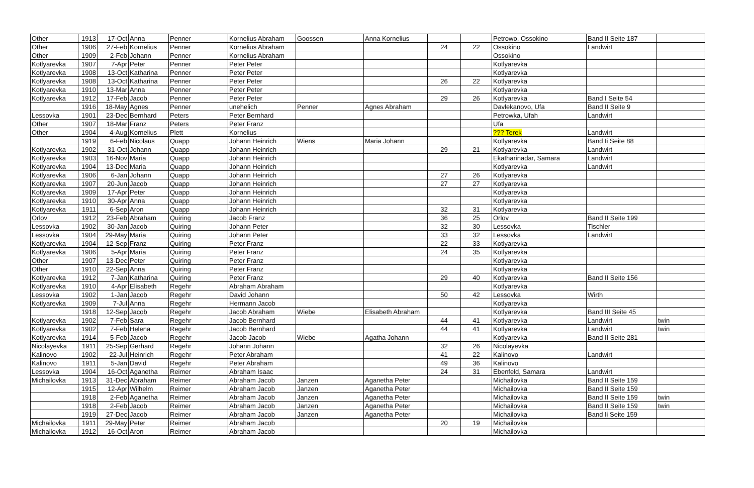| Other | 1913 | 17-Oct | Anna | Penner | Kornelius Abraham | Goossen | Anna Kornelius | | | Petrowo, Ossokino | Band II Seite 187 | |
| Other | 1906 | 27-Feb | Kornelius | Penner | Kornelius Abraham | | | 24 | 22 | Ossokino | Landwirt | |
| Other | 1909 | 2-Feb | Johann | Penner | Kornelius Abraham | | | | | Ossokino | | |
| Kotlyarevka | 1907 | 7-Apr | Peter | Penner | Peter Peter | | | | | Kotlyarevka | | |
| Kotlyarevka | 1908 | 13-Oct | Katharina | Penner | Peter Peter | | | | | Kotlyarevka | | |
| Kotlyarevka | 1908 | 13-Oct | Katharina | Penner | Peter Peter | | | 26 | 22 | Kotlyarevka | | |
| Kotlyarevka | 1910 | 13-Mar | Anna | Penner | Peter Peter | | | | | Kotlyarevka | | |
| Kotlyarevka | 1912 | 17-Feb | Jacob | Penner | Peter Peter | | | 29 | 26 | Kotlyarevka | Band I Seite 54 | |
| | 1916 | 18-May | Agnes | Penner | unehelich | Penner | Agnes Abraham | | | Davlekanovo, Ufa | Band II Seite 9 | |
| Lessovka | 1901 | 23-Dec | Bernhard | Peters | Peter Bernhard | | | | | Petrowka, Ufah | Landwirt | |
| Other | 1907 | 18-Mar | Franz | Peters | Peter Franz | | | | | Ufa | | |
| Other | 1904 | 4-Aug | Kornelius | Plett | Kornelius | | | | | ??? Terek | Landwirt | |
| | 1919 | 6-Feb | Nicolaus | Quapp | Johann Heinrich | Wiens | Maria Johann | | | Kotlyarevka | Band Ii Seite 88 | |
| Kotlyarevka | 1902 | 31-Oct | Johann | Quapp | Johann Heinrich | | | 29 | 21 | Kotlyarevka | Landwirt | |
| Kotlyarevka | 1903 | 16-Nov | Maria | Quapp | Johann Heinrich | | | | | Ekatharinadar, Samara | Landwirt | |
| Kotlyarevka | 1904 | 13-Dec | Maria | Quapp | Johann Heinrich | | | | | Kotlyarevka | Landwirt | |
| Kotlyarevka | 1906 | 6-Jan | Johann | Quapp | Johann Heinrich | | | 27 | 26 | Kotlyarevka | | |
| Kotlyarevka | 1907 | 20-Jun | Jacob | Quapp | Johann Heinrich | | | 27 | 27 | Kotlyarevka | | |
| Kotlyarevka | 1909 | 17-Apr | Peter | Quapp | Johann Heinrich | | | | | Kotlyarevka | | |
| Kotlyarevka | 1910 | 30-Apr | Anna | Quapp | Johann Heinrich | | | | | Kotlyarevka | | |
| Kotlyarevka | 1911 | 6-Sep | Aron | Quapp | Johann Heinrich | | | 32 | 31 | Kotlyarevka | | |
| Orlov | 1912 | 23-Feb | Abraham | Quiring | Jacob Franz | | | 36 | 25 | Orlov | Band II Seite 199 | |
| Lessovka | 1902 | 30-Jan | Jacob | Quiring | Johann Peter | | | 32 | 30 | Lessovka | Tischler | |
| Lessovka | 1904 | 29-May | Maria | Quiring | Johann Peter | | | 33 | 32 | Lessovka | Landwirt | |
| Kotlyarevka | 1904 | 12-Sep | Franz | Quiring | Peter Franz | | | 22 | 33 | Kotlyarevka | | |
| Kotlyarevka | 1906 | 5-Apr | Maria | Quiring | Peter Franz | | | 24 | 35 | Kotlyarevka | | |
| Other | 1907 | 13-Dec | Peter | Quiring | Peter Franz | | | | | Kotlyarevka | | |
| Other | 1910 | 22-Sep | Anna | Quiring | Peter Franz | | | | | Kotlyarevka | | |
| Kotlyarevka | 1912 | 7-Jan | Katharina | Quiring | Peter Franz | | | 29 | 40 | Kotlyarevka | Band II Seite 156 | |
| Kotlyarevka | 1910 | 4-Apr | Elisabeth | Regehr | Abraham Abraham | | | | | Kotlyarevka | | |
| Lessovka | 1902 | 1-Jan | Jacob | Regehr | David Johann | | | 50 | 42 | Lessovka | Wirth | |
| Kotlyarevka | 1909 | 7-Jul | Anna | Regehr | Hermann Jacob | | | | | Kotlyarevka | | |
| | 1918 | 12-Sep | Jacob | Regehr | Jacob Abraham | Wiebe | Elisabeth Abraham | | | Kotlyarevka | Band III Seite 45 | |
| Kotlyarevka | 1902 | 7-Feb | Sara | Regehr | Jacob Bernhard | | | 44 | 41 | Kotlyarevka | Landwirt | twin |
| Kotlyarevka | 1902 | 7-Feb | Helena | Regehr | Jacob Bernhard | | | 44 | 41 | Kotlyarevka | Landwirt | twin |
| Kotlyarevka | 1914 | 5-Feb | Jacob | Regehr | Jacob Jacob | Wiebe | Agatha Johann | | | Kotlyarevka | Band II Seite 281 | |
| Nicolayevka | 1911 | 25-Sep | Gerhard | Regehr | Johann Johann | | | 32 | 26 | Nicolayevka | | |
| Kalinovo | 1902 | 22-Jul | Heinrich | Regehr | Peter Abraham | | | 41 | 22 | Kalinovo | Landwirt | |
| Kalinovo | 1911 | 5-Jan | David | Regehr | Peter Abraham | | | 49 | 36 | Kalinovo | | |
| Lessovka | 1904 | 16-Oct | Aganetha | Reimer | Abraham Isaac | | | 24 | 31 | Ebenfeld, Samara | Landwirt | |
| Michailovka | 1913 | 31-Dec | Abraham | Reimer | Abraham Jacob | Janzen | Aganetha Peter | | | Michailovka | Band II Seite 159 | |
| | 1915 | 12-Apr | Wilhelm | Reimer | Abraham Jacob | Janzen | Aganetha Peter | | | Michailovka | Band II Seite 159 | |
| | 1918 | 2-Feb | Aganetha | Reimer | Abraham Jacob | Janzen | Aganetha Peter | | | Michailovka | Band II Seite 159 | twin |
| | 1918 | 2-Feb | Jacob | Reimer | Abraham Jacob | Janzen | Aganetha Peter | | | Michailovka | Band II Seite 159 | twin |
| | 1919 | 27-Dec | Jacob | Reimer | Abraham Jacob | Janzen | Aganetha Peter | | | Michailovka | Band Ii Seite 159 | |
| Michailovka | 1911 | 29-May | Peter | Reimer | Abraham Jacob | | | 20 | 19 | Michailovka | | |
| Michailovka | 1912 | 16-Oct | Aron | Reimer | Abraham Jacob | | | | | Michailovka | | |